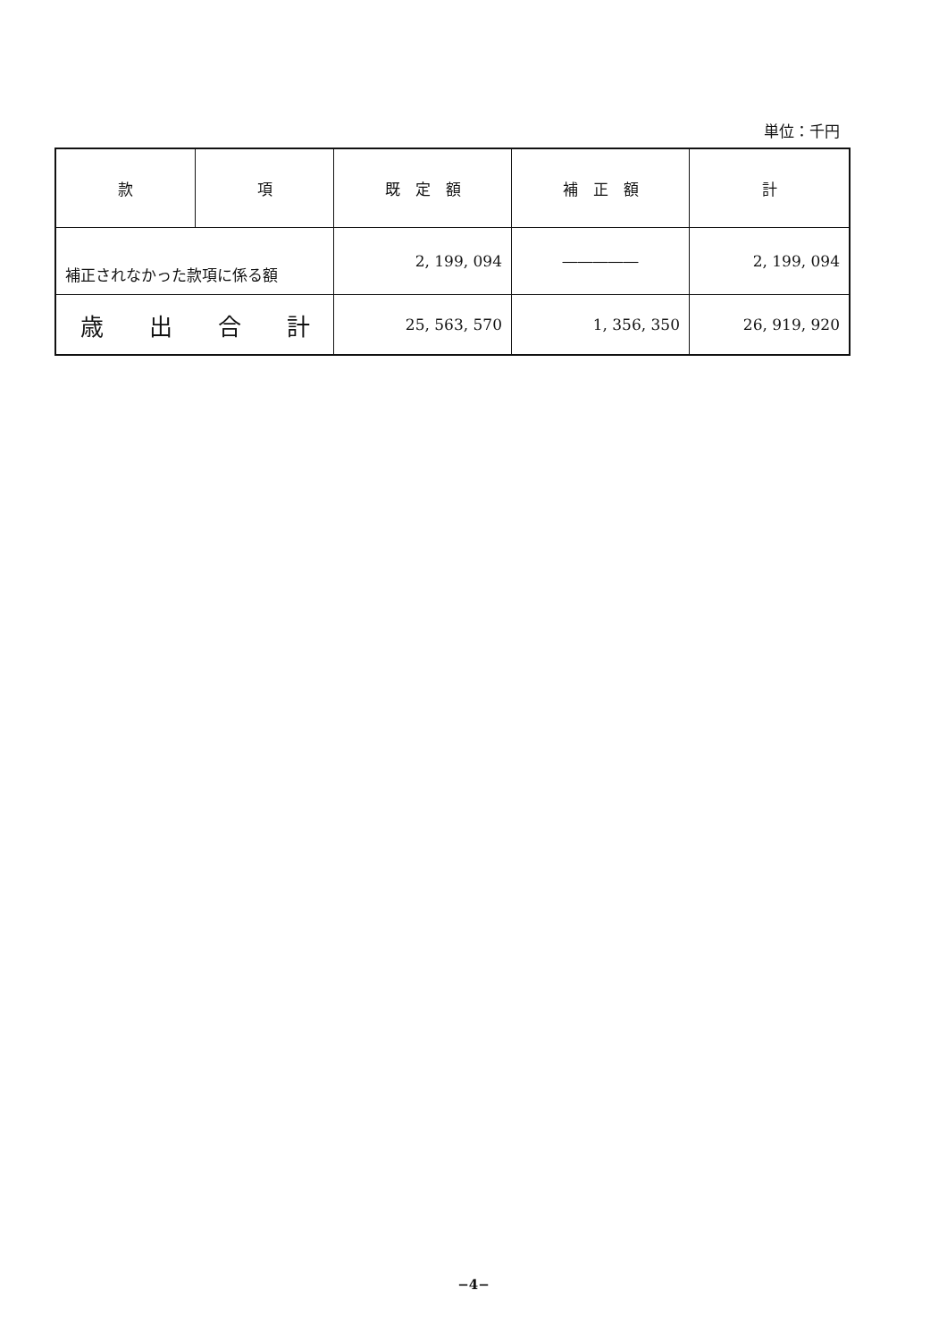単位：千円
| 款 | 項 | 既 定 額 | 補 正 額 | 計 |
| --- | --- | --- | --- | --- |
| 補正されなかった款項に係る額 | | 2, 199, 094 | ――――― | 2, 199, 094 |
| 歳 出 合 計 | | 25, 563, 570 | 1, 356, 350 | 26, 919, 920 |
−4−